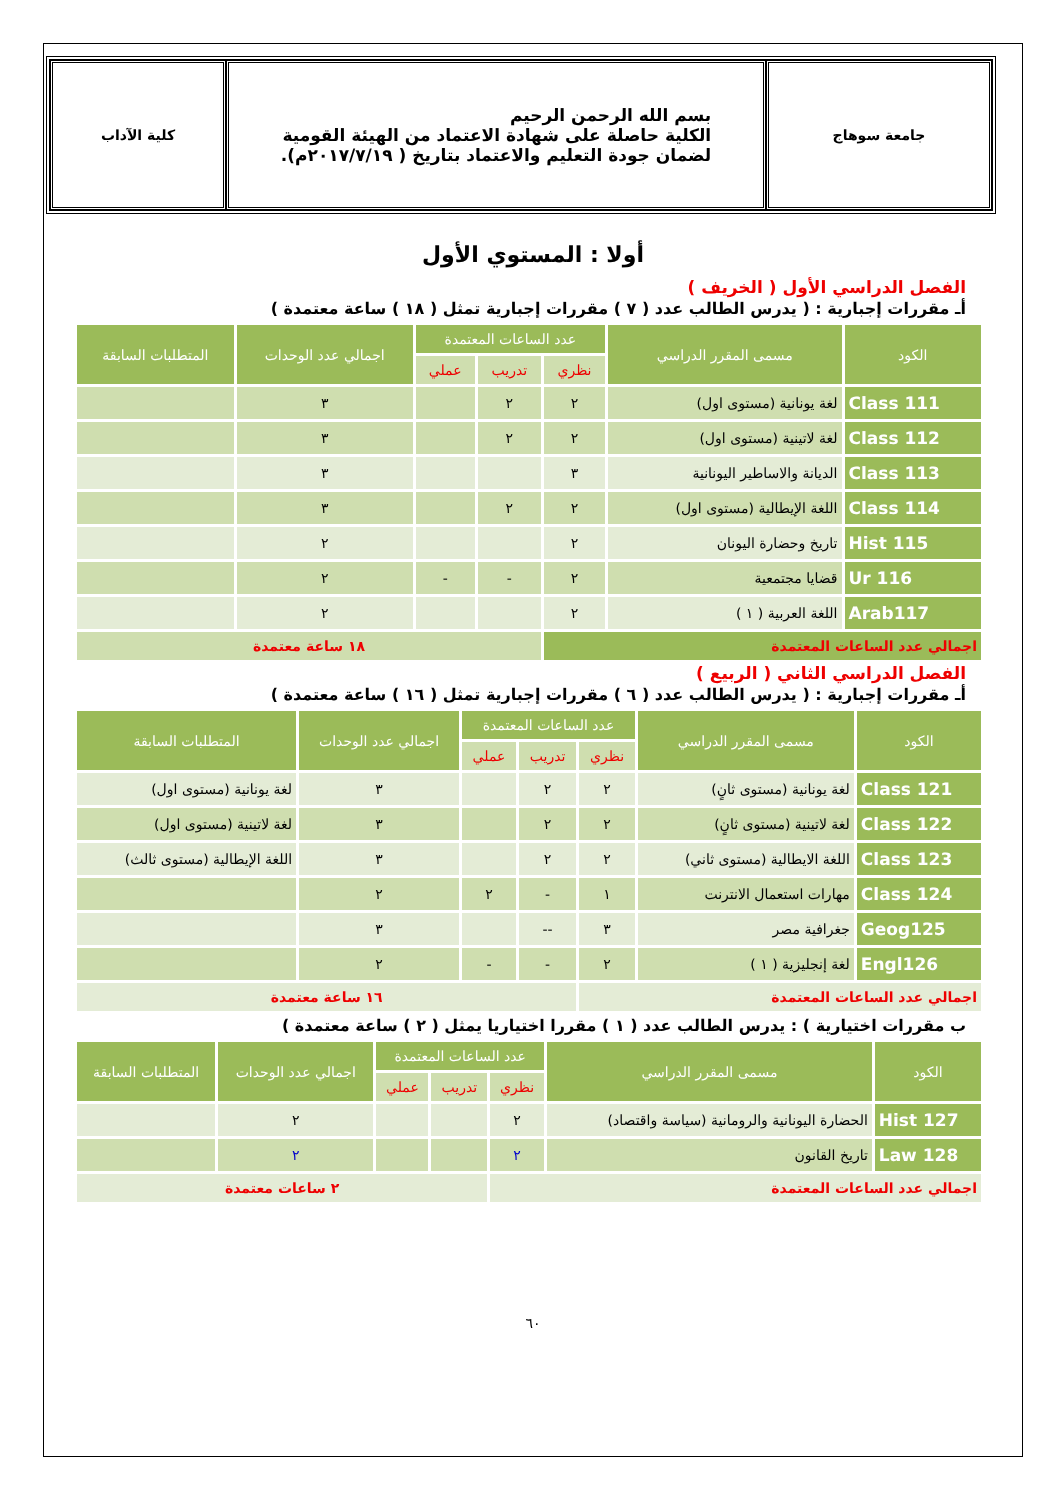جامعة سوهاج
بسم الله الرحمن الرحيم
الكلية حاصلة على شهادة الاعتماد من الهيئة القومية
لضمان جودة التعليم والاعتماد بتاريخ ( ٢٠١٧/٧/١٩م).
كلية الآداب
أولا : المستوي الأول
الفصل الدراسي الأول ( الخريف )
أـ مقررات إجبارية : ( يدرس الطالب عدد ( ٧ ) مقررات إجبارية تمثل ( ١٨ ) ساعة معتمدة )
| الكود | مسمى المقرر الدراسي | عدد الساعات المعتمدة | | | اجمالي عدد الوحدات | المتطلبات السابقة |
| --- | --- | --- | --- | --- | --- | --- |
| | | نظري | تدريب | عملي | | |
| Class 111 | لغة يونانية (مستوى اول) | ٢ | ٢ | | ٣ | |
| Class 112 | لغة لاتينية (مستوى اول) | ٢ | ٢ | | ٣ | |
| Class 113 | الديانة والاساطير اليونانية | ٣ | | | ٣ | |
| Class 114 | اللغة الإيطالية (مستوى اول) | ٢ | ٢ | | ٣ | |
| Hist 115 | تاريخ وحضارة اليونان | ٢ | | | ٢ | |
| Ur 116 | قضايا مجتمعية | ٢ | - | - | ٢ | |
| Arab117 | اللغة العربية ( ١ ) | ٢ | | | ٢ | |
| اجمالي عدد الساعات المعتمدة | | | ١٨ ساعة معتمدة | | | |
الفصل الدراسي الثاني ( الربيع )
أـ مقررات إجبارية : ( يدرس الطالب عدد ( ٦ ) مقررات إجبارية تمثل ( ١٦ ) ساعة معتمدة )
| الكود | مسمى المقرر الدراسي | عدد الساعات المعتمدة | | | اجمالي عدد الوحدات | المتطلبات السابقة |
| --- | --- | --- | --- | --- | --- | --- |
| | | نظري | تدريب | عملي | | |
| Class 121 | لغة يونانية (مستوى ثانٍ) | ٢ | ٢ | | ٣ | لغة يونانية (مستوى اول) |
| Class 122 | لغة لاتينية (مستوى ثانٍ) | ٢ | ٢ | | ٣ | لغة لاتينية (مستوى اول) |
| Class 123 | اللغة الايطالية (مستوى ثاني) | ٢ | ٢ | | ٣ | اللغة الإيطالية (مستوى ثالث) |
| Class 124 | مهارات استعمال الانترنت | ١ | - | ٢ | ٢ | |
| Geog125 | جغرافية مصر | ٣ | -- | | ٣ | |
| Engl126 | لغة إنجليزية ( ١ ) | ٢ | - | - | ٢ | |
| اجمالي عدد الساعات المعتمدة | | | ١٦ ساعة معتمدة | | | |
ب مقررات اختيارية ) : يدرس الطالب عدد ( ١ ) مقررا اختياريا يمثل ( ٢ ) ساعة معتمدة )
| الكود | مسمى المقرر الدراسي | عدد الساعات المعتمدة | | | اجمالي عدد الوحدات | المتطلبات السابقة |
| --- | --- | --- | --- | --- | --- | --- |
| | | نظري | تدريب | عملي | | |
| Hist 127 | الحضارة اليونانية والرومانية (سياسة واقتصاد) | ٢ | | | ٢ | |
| Law 128 | تاريخ القانون | ٢ | | | ٢ | |
| اجمالي عدد الساعات المعتمدة | | | ٢ ساعات معتمدة | | | |
٦٠